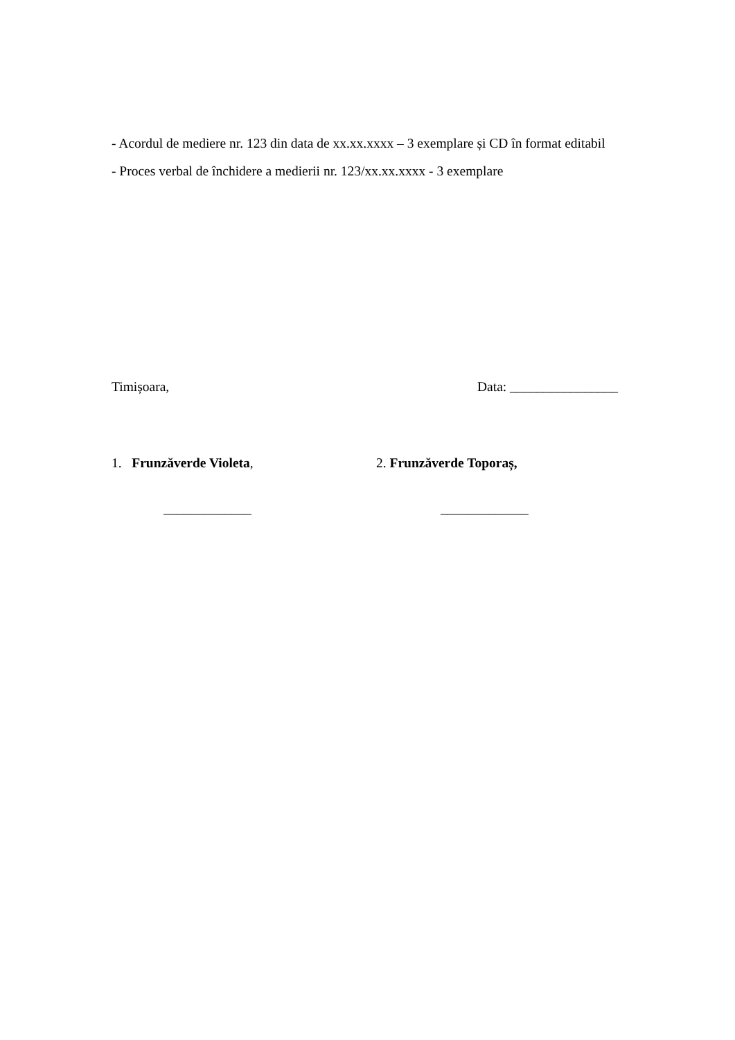- Acordul de mediere nr. 123 din data de xx.xx.xxxx – 3 exemplare și CD în format editabil
- Proces verbal de închidere a medierii nr. 123/xx.xx.xxxx - 3 exemplare
Timișoara, Data: ________________
1. Frunzăverde Violeta, 2. Frunzăverde Toporaș,
_____________ _____________